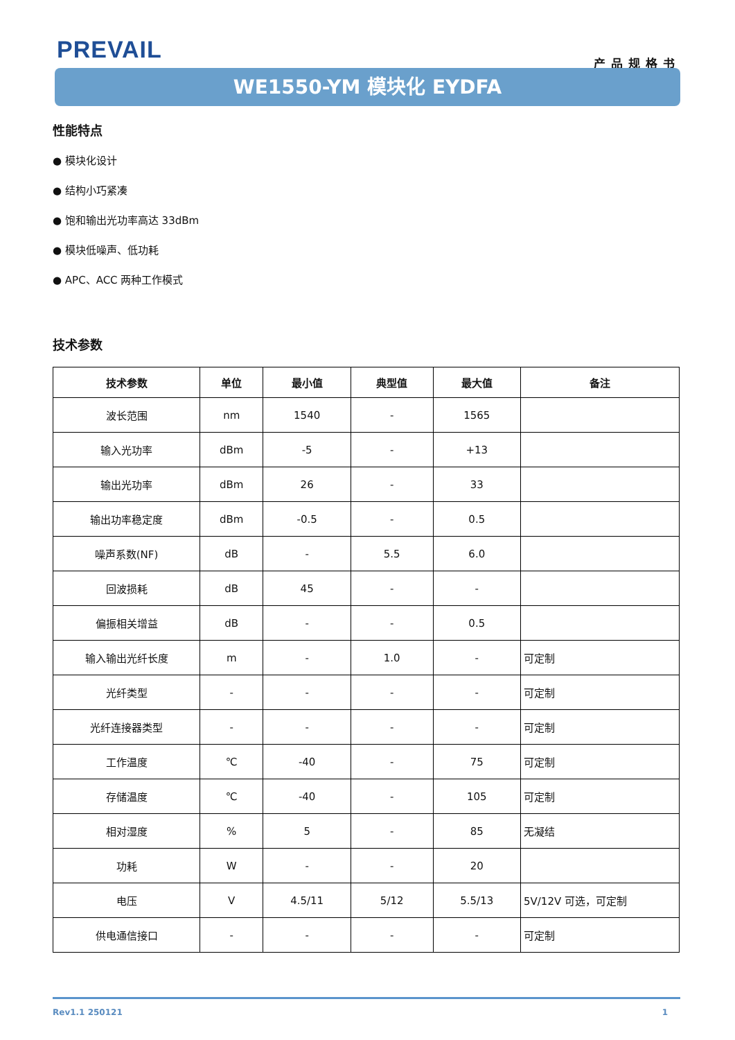PREVAIL
产品规格书
WE1550-YM 模块化 EYDFA
性能特点
● 模块化设计
● 结构小巧紧凑
● 饱和输出光功率高达 33dBm
● 模块低噪声、低功耗
● APC、ACC 两种工作模式
技术参数
| 技术参数 | 单位 | 最小值 | 典型值 | 最大值 | 备注 |
| --- | --- | --- | --- | --- | --- |
| 波长范围 | nm | 1540 | - | 1565 | |
| 输入光功率 | dBm | -5 | - | +13 | |
| 输出光功率 | dBm | 26 | - | 33 | |
| 输出功率稳定度 | dBm | -0.5 | - | 0.5 | |
| 噪声系数(NF) | dB | - | 5.5 | 6.0 | |
| 回波损耗 | dB | 45 | - | - | |
| 偏振相关增益 | dB | - | - | 0.5 | |
| 输入输出光纤长度 | m | - | 1.0 | - | 可定制 |
| 光纤类型 | - | - | - | - | 可定制 |
| 光纤连接器类型 | - | - | - | - | 可定制 |
| 工作温度 | ℃ | -40 | - | 75 | 可定制 |
| 存储温度 | ℃ | -40 | - | 105 | 可定制 |
| 相对湿度 | % | 5 | - | 85 | 无凝结 |
| 功耗 | W | - | - | 20 | |
| 电压 | V | 4.5/11 | 5/12 | 5.5/13 | 5V/12V 可选，可定制 |
| 供电通信接口 | - | - | - | - | 可定制 |
Rev1.1 250121 1